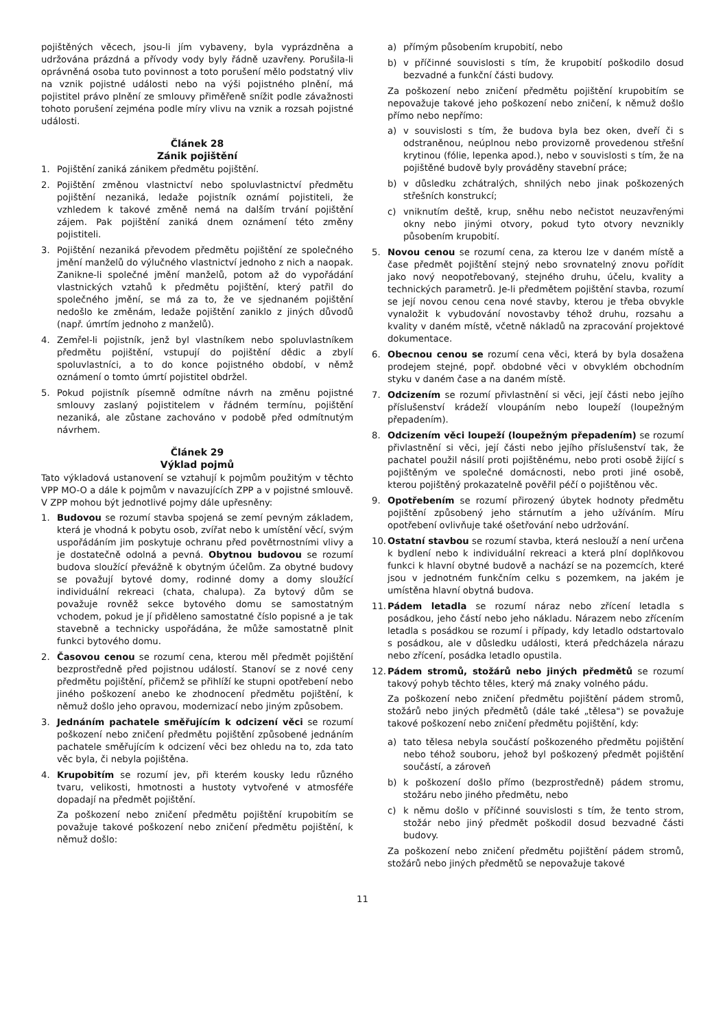pojištěných věcech, jsou-li jím vybaveny, byla vyprázdněna a udržována prázdná a přívody vody byly řádně uzavřeny. Porušila-li oprávněná osoba tuto povinnost a toto porušení mělo podstatný vliv na vznik pojistné události nebo na výši pojistného plnění, má pojistitel právo plnění ze smlouvy přiměřeně snížit podle závažnosti tohoto porušení zejména podle míry vlivu na vznik a rozsah pojistné události.
Článek 28
Zánik pojištění
1. Pojištění zaniká zánikem předmětu pojištění.
2. Pojištění změnou vlastnictví nebo spoluvlastnictví předmětu pojištění nezaniká, ledaže pojistník oznámí pojistiteli, že vzhledem k takové změně nemá na dalším trvání pojištění zájem. Pak pojištění zaniká dnem oznámení této změny pojistiteli.
3. Pojištění nezaniká převodem předmětu pojištění ze společného jmění manželů do výlučného vlastnictví jednoho z nich a naopak. Zanikne-li společné jmění manželů, potom až do vypořádání vlastnických vztahů k předmětu pojištění, který patřil do společného jmění, se má za to, že ve sjednaném pojištění nedošlo ke změnám, ledaže pojištění zaniklo z jiných důvodů (např. úmrtím jednoho z manželů).
4. Zemřel-li pojistník, jenž byl vlastníkem nebo spoluvlastníkem předmětu pojištění, vstupují do pojištění dědic a zbylí spoluvlastníci, a to do konce pojistného období, v němž oznámení o tomto úmrtí pojistitel obdržel.
5. Pokud pojistník písemně odmítne návrh na změnu pojistné smlouvy zaslaný pojistitelem v řádném termínu, pojištění nezaniká, ale zůstane zachováno v podobě před odmítnutým návrhem.
Článek 29
Výklad pojmů
Tato výkladová ustanovení se vztahují k pojmům použitým v těchto VPP MO-O a dále k pojmům v navazujících ZPP a v pojistné smlouvě. V ZPP mohou být jednotlivé pojmy dále upřesněny:
1. Budovou se rozumí stavba spojená se zemí pevným základem, která je vhodná k pobytu osob, zvířat nebo k umístění věcí, svým uspořádáním jim poskytuje ochranu před povětrnostními vlivy a je dostatečně odolná a pevná. Obytnou budovou se rozumí budova sloužící převážně k obytným účelům. Za obytné budovy se považují bytové domy, rodinné domy a domy sloužící individuální rekreaci (chata, chalupa). Za bytový dům se považuje rovněž sekce bytového domu se samostatným vchodem, pokud je jí přiděleno samostatné číslo popisné a je tak stavebně a technicky uspořádána, že může samostatně plnit funkci bytového domu.
2. Časovou cenou se rozumí cena, kterou měl předmět pojištění bezprostředně před pojistnou událostí. Stanoví se z nové ceny předmětu pojištění, přičemž se přihlíží ke stupni opotřebení nebo jiného poškození anebo ke zhodnocení předmětu pojištění, k němuž došlo jeho opravou, modernizací nebo jiným způsobem.
3. Jednáním pachatele směřujícím k odcizení věci se rozumí poškození nebo zničení předmětu pojištění způsobené jednáním pachatele směřujícím k odcizení věci bez ohledu na to, zda tato věc byla, či nebyla pojištěna.
4. Krupobitím se rozumí jev, při kterém kousky ledu různého tvaru, velikosti, hmotnosti a hustoty vytvořené v atmosféře dopadají na předmět pojištění.
Za poškození nebo zničení předmětu pojištění krupobitím se považuje takové poškození nebo zničení předmětu pojištění, k němuž došlo:
a) přímým působením krupobití, nebo
b) v příčinné souvislosti s tím, že krupobití poškodilo dosud bezvadné a funkční části budovy.
Za poškození nebo zničení předmětu pojištění krupobitím se nepovažuje takové jeho poškození nebo zničení, k němuž došlo přímo nebo nepřímo:
a) v souvislosti s tím, že budova byla bez oken, dveří či s odstraněnou, neúplnou nebo provizorně provedenou střešní krytinou (fólie, lepenka apod.), nebo v souvislosti s tím, že na pojištěné budově byly prováděny stavební práce;
b) v důsledku zchátralých, shnilých nebo jinak poškozených střešních konstrukcí;
c) vniknutím deště, krup, sněhu nebo nečistot neuzavřenými okny nebo jinými otvory, pokud tyto otvory nevznikly působením krupobití.
5. Novou cenou se rozumí cena, za kterou lze v daném místě a čase předmět pojištění stejný nebo srovnatelný znovu pořídit jako nový neopotřebovaný, stejného druhu, účelu, kvality a technických parametrů. Je-li předmětem pojištění stavba, rozumí se její novou cenou cena nové stavby, kterou je třeba obvykle vynaložit k vybudování novostavby téhož druhu, rozsahu a kvality v daném místě, včetně nákladů na zpracování projektové dokumentace.
6. Obecnou cenou se rozumí cena věci, která by byla dosažena prodejem stejné, popř. obdobné věci v obvyklém obchodním styku v daném čase a na daném místě.
7. Odcizením se rozumí přivlastnění si věci, její části nebo jejího příslušenství krádeží vloupáním nebo loupeží (loupežným přepadením).
8. Odcizením věci loupeží (loupežným přepadením) se rozumí přivlastnění si věci, její části nebo jejího příslušenství tak, že pachatel použil násilí proti pojištěnému, nebo proti osobě žijící s pojištěným ve společné domácnosti, nebo proti jiné osobě, kterou pojištěný prokazatelně pověřil péčí o pojištěnou věc.
9. Opotřebením se rozumí přirozený úbytek hodnoty předmětu pojištění způsobený jeho stárnutím a jeho užíváním. Míru opotřebení ovlivňuje také ošetřování nebo udržování.
10.
Ostatní stavbou se rozumí stavba, která neslouží a není určena k bydlení nebo k individuální rekreaci a která plní doplňkovou funkci k hlavní obytné budově a nachází se na pozemcích, které jsou v jednotném funkčním celku s pozemkem, na jakém je umístěna hlavní obytná budova.
11.
Pádem letadla se rozumí náraz nebo zřícení letadla s posádkou, jeho částí nebo jeho nákladu. Nárazem nebo zřícením letadla s posádkou se rozumí i případy, kdy letadlo odstartovalo s posádkou, ale v důsledku události, která předcházela nárazu nebo zřícení, posádka letadlo opustila.
12.
Pádem stromů, stožárů nebo jiných předmětů se rozumí takový pohyb těchto těles, který má znaky volného pádu.
Za poškození nebo zničení předmětu pojištění pádem stromů, stožárů nebo jiných předmětů (dále také „tělesa") se považuje takové poškození nebo zničení předmětu pojištění, kdy:
a) tato tělesa nebyla součástí poškozeného předmětu pojištění nebo téhož souboru, jehož byl poškozený předmět pojištění součástí, a zároveň
b) k poškození došlo přímo (bezprostředně) pádem stromu, stožáru nebo jiného předmětu, nebo
c) k němu došlo v příčinné souvislosti s tím, že tento strom, stožár nebo jiný předmět poškodil dosud bezvadné části budovy.
Za poškození nebo zničení předmětu pojištění pádem stromů, stožárů nebo jiných předmětů se nepovažuje takové
11